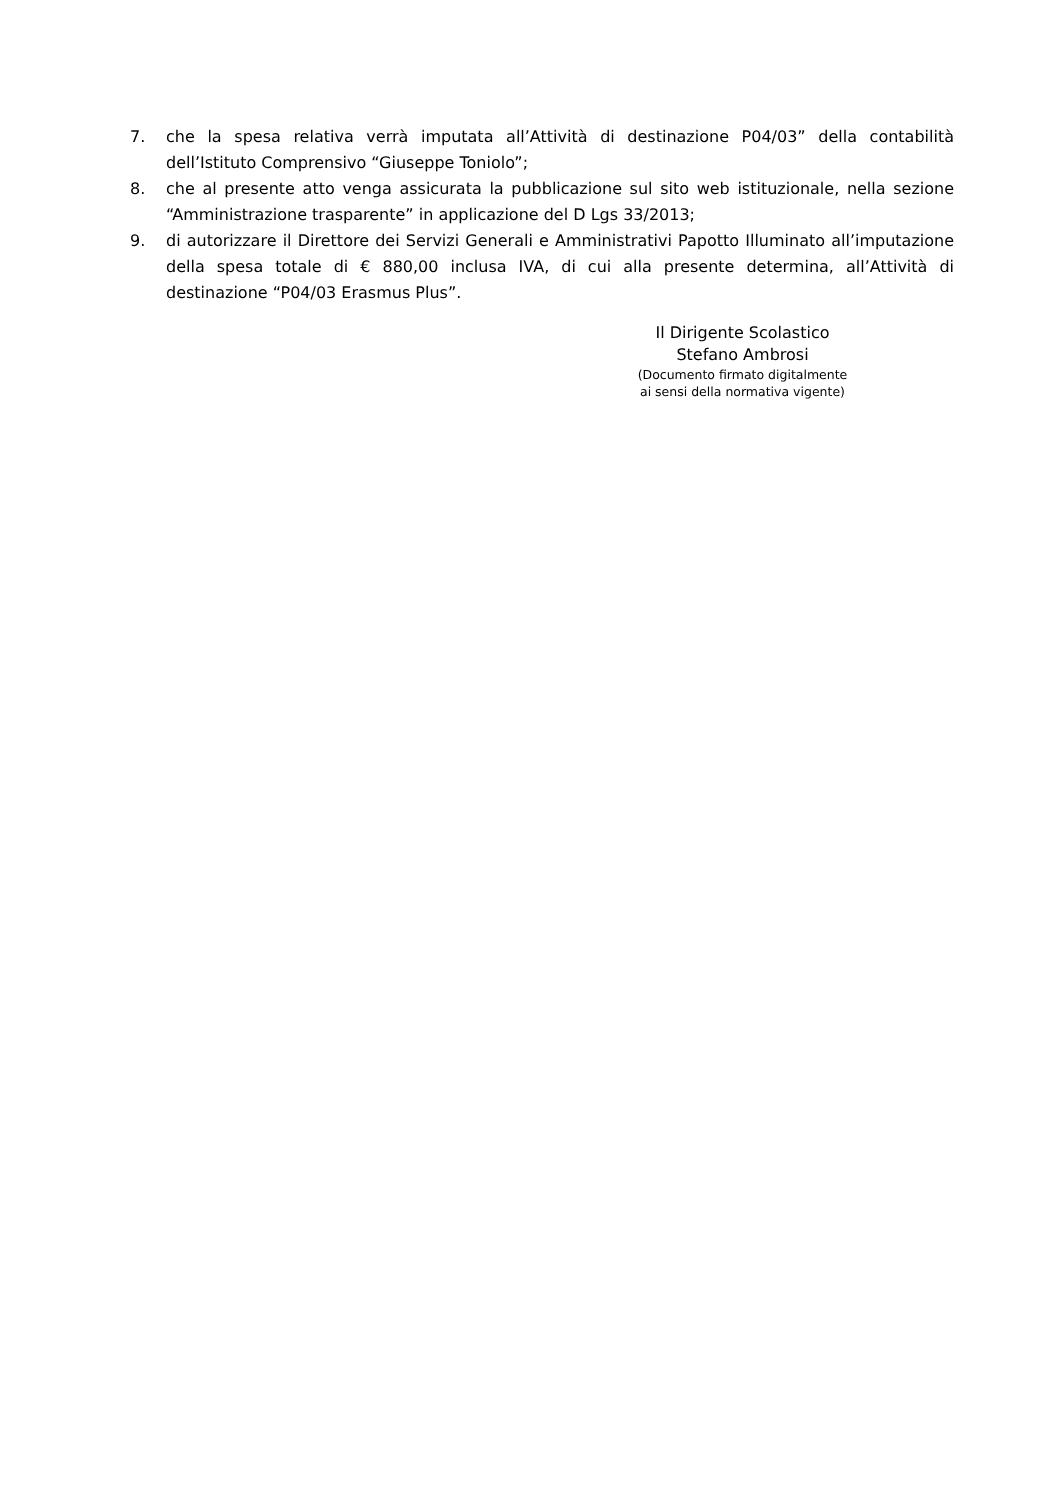7. che la spesa relativa verrà imputata all’Attività di destinazione P04/03” della contabilità dell’Istituto Comprensivo “Giuseppe Toniolo”;
8. che al presente atto venga assicurata la pubblicazione sul sito web istituzionale, nella sezione “Amministrazione trasparente” in applicazione del D Lgs 33/2013;
9. di autorizzare il Direttore dei Servizi Generali e Amministrativi Papotto Illuminato all’imputazione della spesa totale di € 880,00 inclusa IVA, di cui alla presente determina, all’Attività di destinazione “P04/03 Erasmus Plus”.
Il Dirigente Scolastico
Stefano Ambrosi
(Documento firmato digitalmente
ai sensi della normativa vigente)